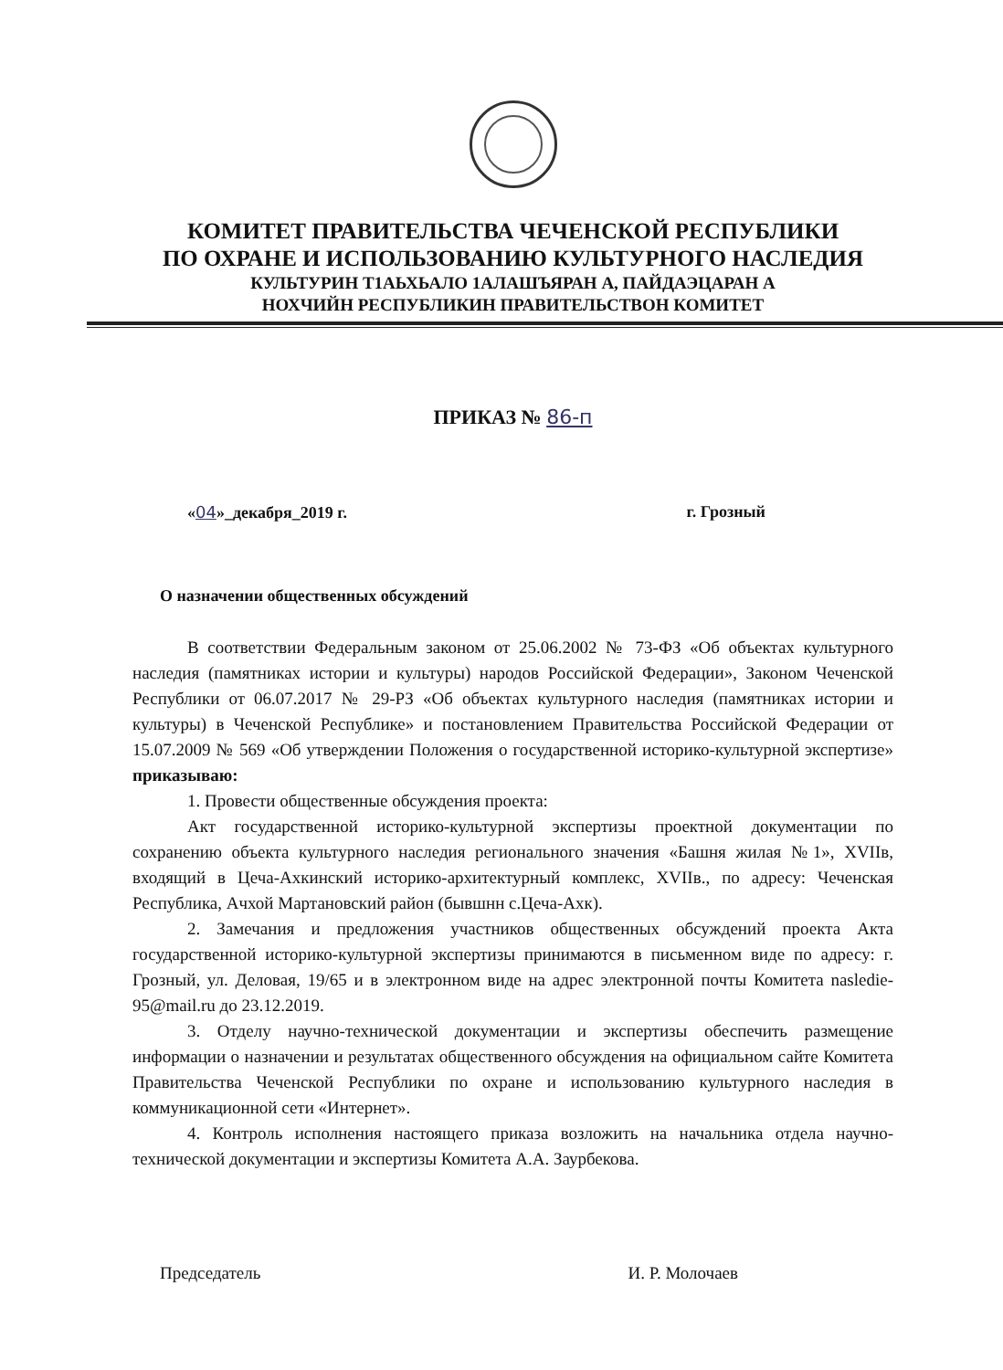КОМИТЕТ ПРАВИТЕЛЬСТВА ЧЕЧЕНСКОЙ РЕСПУБЛИКИ
ПО ОХРАНЕ И ИСПОЛЬЗОВАНИЮ КУЛЬТУРНОГО НАСЛЕДИЯ
КУЛЬТУРИН Т1АЬХЬАЛО 1АЛАШЪЯРАН А, ПАЙДАЭЦАРАН А
НОХЧИЙН РЕСПУБЛИКИН ПРАВИТЕЛЬСТВОН КОМИТЕТ
ПРИКАЗ № 86-п
«04»_декабря_2019 г. г. Грозный
О назначении общественных обсуждений
В соответствии Федеральным законом от 25.06.2002 № 73-ФЗ «Об объектах культурного наследия (памятниках истории и культуры) народов Российской Федерации», Законом Чеченской Республики от 06.07.2017 № 29-РЗ «Об объектах культурного наследия (памятниках истории и культуры) в Чеченской Республике» и постановлением Правительства Российской Федерации от 15.07.2009 № 569 «Об утверждении Положения о государственной историко-культурной экспертизе» приказываю:
1. Провести общественные обсуждения проекта:
Акт государственной историко-культурной экспертизы проектной документации по сохранению объекта культурного наследия регионального значения «Башня жилая №1», XVIIв, входящий в Цеча-Ахкинский историко-архитектурный комплекс, XVIIв., по адресу: Чеченская Республика, Ачхой Мартановский район (бывшнн с.Цеча-Ахк).
2. Замечания и предложения участников общественных обсуждений проекта Акта государственной историко-культурной экспертизы принимаются в письменном виде по адресу: г. Грозный, ул. Деловая, 19/65 и в электронном виде на адрес электронной почты Комитета nasledie-95@mail.ru до 23.12.2019.
3. Отделу научно-технической документации и экспертизы обеспечить размещение информации о назначении и результатах общественного обсуждения на официальном сайте Комитета Правительства Чеченской Республики по охране и использованию культурного наследия в коммуникационной сети «Интернет».
4. Контроль исполнения настоящего приказа возложить на начальника отдела научно-технической документации и экспертизы Комитета А.А. Заурбекова.
Председатель И. Р. Молочаев